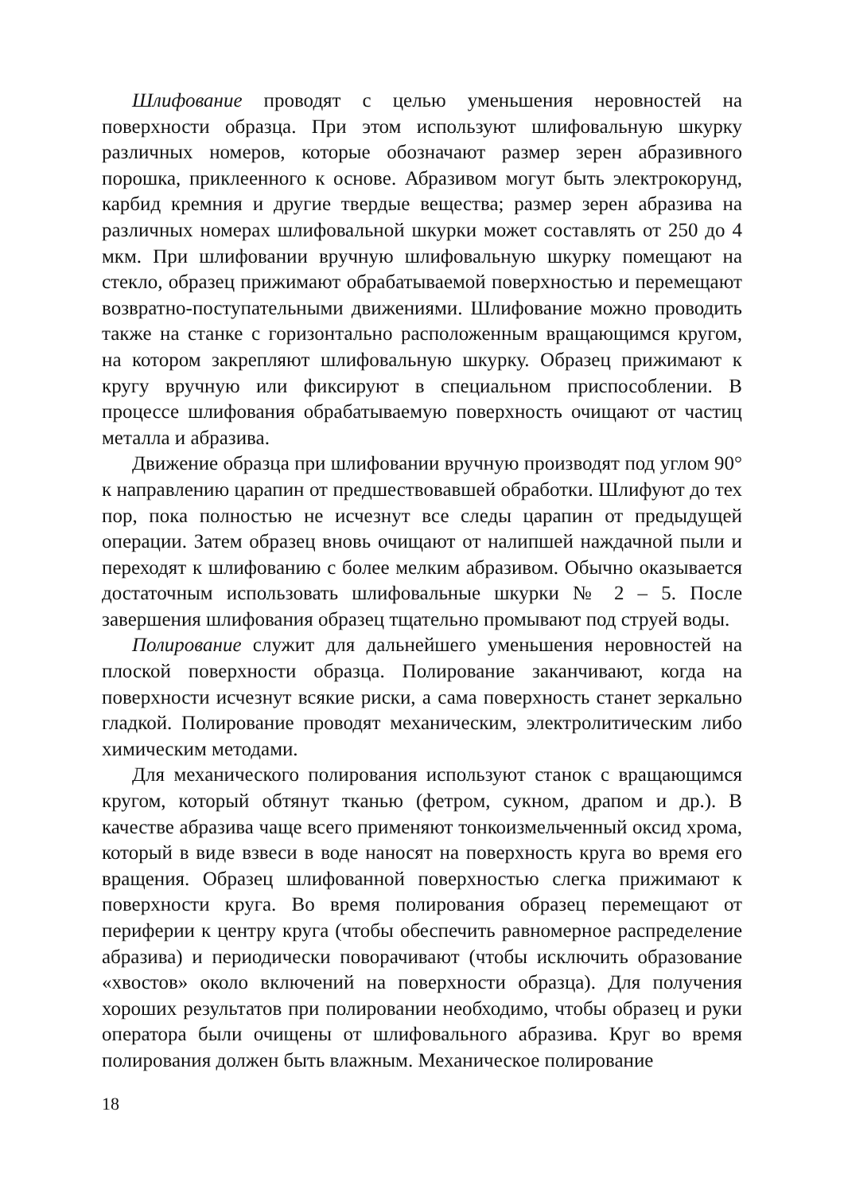Шлифование проводят с целью уменьшения неровностей на поверхности образца. При этом используют шлифовальную шкурку различных номеров, которые обозначают размер зерен абразивного порошка, приклеенного к основе. Абразивом могут быть электрокорунд, карбид кремния и другие твердые вещества; размер зерен абразива на различных номерах шлифовальной шкурки может составлять от 250 до 4 мкм. При шлифовании вручную шлифовальную шкурку помещают на стекло, образец прижимают обрабатываемой поверхностью и перемещают возвратно-поступательными движениями. Шлифование можно проводить также на станке с горизонтально расположенным вращающимся кругом, на котором закрепляют шлифовальную шкурку. Образец прижимают к кругу вручную или фиксируют в специальном приспособлении. В процессе шлифования обрабатываемую поверхность очищают от частиц металла и абразива.
Движение образца при шлифовании вручную производят под углом 90° к направлению царапин от предшествовавшей обработки. Шлифуют до тех пор, пока полностью не исчезнут все следы царапин от предыдущей операции. Затем образец вновь очищают от налипшей наждачной пыли и переходят к шлифованию с более мелким абразивом. Обычно оказывается достаточным использовать шлифовальные шкурки № 2 – 5. После завершения шлифования образец тщательно промывают под струей воды.
Полирование служит для дальнейшего уменьшения неровностей на плоской поверхности образца. Полирование заканчивают, когда на поверхности исчезнут всякие риски, а сама поверхность станет зеркально гладкой. Полирование проводят механическим, электролитическим либо химическим методами.
Для механического полирования используют станок с вращающимся кругом, который обтянут тканью (фетром, сукном, драпом и др.). В качестве абразива чаще всего применяют тонкоизмельченный оксид хрома, который в виде взвеси в воде наносят на поверхность круга во время его вращения. Образец шлифованной поверхностью слегка прижимают к поверхности круга. Во время полирования образец перемещают от периферии к центру круга (чтобы обеспечить равномерное распределение абразива) и периодически поворачивают (чтобы исключить образование «хвостов» около включений на поверхности образца). Для получения хороших результатов при полировании необходимо, чтобы образец и руки оператора были очищены от шлифовального абразива. Круг во время полирования должен быть влажным. Механическое полирование
18